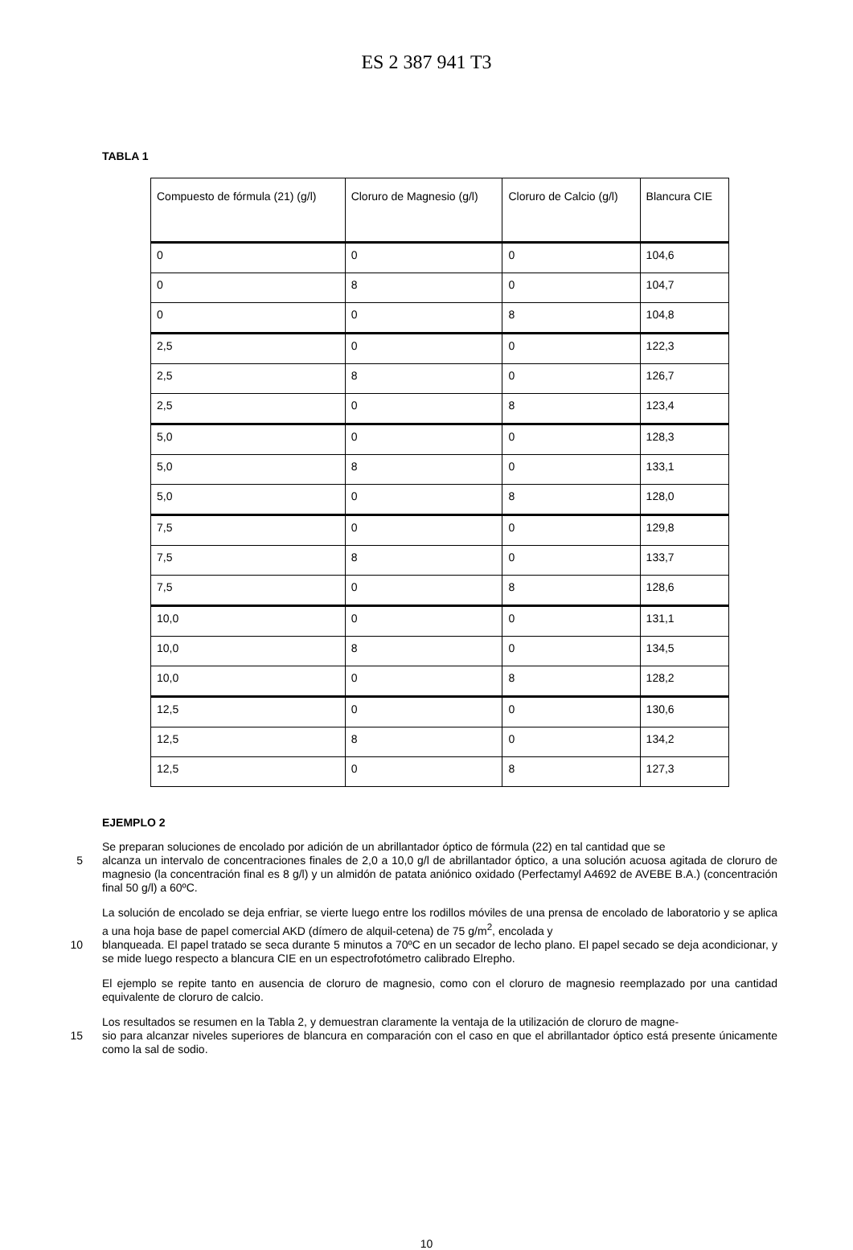ES 2 387 941 T3
TABLA 1
| Compuesto de fórmula (21) (g/l) | Cloruro de Magnesio (g/l) | Cloruro de Calcio (g/l) | Blancura CIE |
| 0 | 0 | 0 | 104,6 |
| 0 | 8 | 0 | 104,7 |
| 0 | 0 | 8 | 104,8 |
| 2,5 | 0 | 0 | 122,3 |
| 2,5 | 8 | 0 | 126,7 |
| 2,5 | 0 | 8 | 123,4 |
| 5,0 | 0 | 0 | 128,3 |
| 5,0 | 8 | 0 | 133,1 |
| 5,0 | 0 | 8 | 128,0 |
| 7,5 | 0 | 0 | 129,8 |
| 7,5 | 8 | 0 | 133,7 |
| 7,5 | 0 | 8 | 128,6 |
| 10,0 | 0 | 0 | 131,1 |
| 10,0 | 8 | 0 | 134,5 |
| 10,0 | 0 | 8 | 128,2 |
| 12,5 | 0 | 0 | 130,6 |
| 12,5 | 8 | 0 | 134,2 |
| 12,5 | 0 | 8 | 127,3 |
EJEMPLO 2
Se preparan soluciones de encolado por adición de un abrillantador óptico de fórmula (22) en tal cantidad que se
5
alcanza un intervalo de concentraciones finales de 2,0 a 10,0 g/l de abrillantador óptico, a una solución acuosa agitada de cloruro de magnesio (la concentración final es 8 g/l) y un almidón de patata aniónico oxidado (Perfectamyl A4692 de AVEBE B.A.) (concentración final 50 g/l) a 60ºC.
La solución de encolado se deja enfriar, se vierte luego entre los rodillos móviles de una prensa de encolado de laboratorio y se aplica a una hoja base de papel comercial AKD (dímero de alquil-cetena) de 75 g/m<sup>2</sup>, encolada y
10
blanqueada. El papel tratado se seca durante 5 minutos a 70ºC en un secador de lecho plano. El papel secado se deja acondicionar, y se mide luego respecto a blancura CIE en un espectrofotómetro calibrado Elrepho.
El ejemplo se repite tanto en ausencia de cloruro de magnesio, como con el cloruro de magnesio reemplazado por una cantidad equivalente de cloruro de calcio.
Los resultados se resumen en la Tabla 2, y demuestran claramente la ventaja de la utilización de cloruro de magne-
15
sio para alcanzar niveles superiores de blancura en comparación con el caso en que el abrillantador óptico está presente únicamente como la sal de sodio.
10